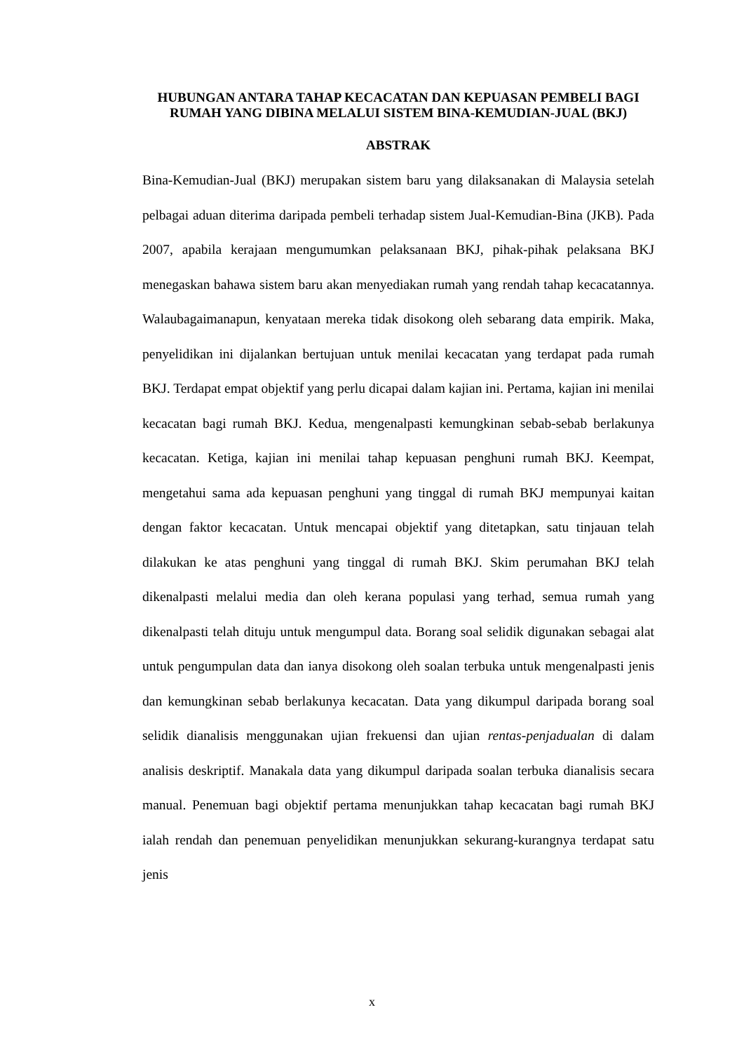HUBUNGAN ANTARA TAHAP KECACATAN DAN KEPUASAN PEMBELI BAGI RUMAH YANG DIBINA MELALUI SISTEM BINA-KEMUDIAN-JUAL (BKJ)
ABSTRAK
Bina-Kemudian-Jual (BKJ) merupakan sistem baru yang dilaksanakan di Malaysia setelah pelbagai aduan diterima daripada pembeli terhadap sistem Jual-Kemudian-Bina (JKB). Pada 2007, apabila kerajaan mengumumkan pelaksanaan BKJ, pihak-pihak pelaksana BKJ menegaskan bahawa sistem baru akan menyediakan rumah yang rendah tahap kecacatannya. Walaubagaimanapun, kenyataan mereka tidak disokong oleh sebarang data empirik. Maka, penyelidikan ini dijalankan bertujuan untuk menilai kecacatan yang terdapat pada rumah BKJ. Terdapat empat objektif yang perlu dicapai dalam kajian ini. Pertama, kajian ini menilai kecacatan bagi rumah BKJ. Kedua, mengenalpasti kemungkinan sebab-sebab berlakunya kecacatan. Ketiga, kajian ini menilai tahap kepuasan penghuni rumah BKJ. Keempat, mengetahui sama ada kepuasan penghuni yang tinggal di rumah BKJ mempunyai kaitan dengan faktor kecacatan. Untuk mencapai objektif yang ditetapkan, satu tinjauan telah dilakukan ke atas penghuni yang tinggal di rumah BKJ. Skim perumahan BKJ telah dikenalpasti melalui media dan oleh kerana populasi yang terhad, semua rumah yang dikenalpasti telah dituju untuk mengumpul data. Borang soal selidik digunakan sebagai alat untuk pengumpulan data dan ianya disokong oleh soalan terbuka untuk mengenalpasti jenis dan kemungkinan sebab berlakunya kecacatan. Data yang dikumpul daripada borang soal selidik dianalisis menggunakan ujian frekuensi dan ujian rentas-penjadualan di dalam analisis deskriptif. Manakala data yang dikumpul daripada soalan terbuka dianalisis secara manual. Penemuan bagi objektif pertama menunjukkan tahap kecacatan bagi rumah BKJ ialah rendah dan penemuan penyelidikan menunjukkan sekurang-kurangnya terdapat satu jenis
x